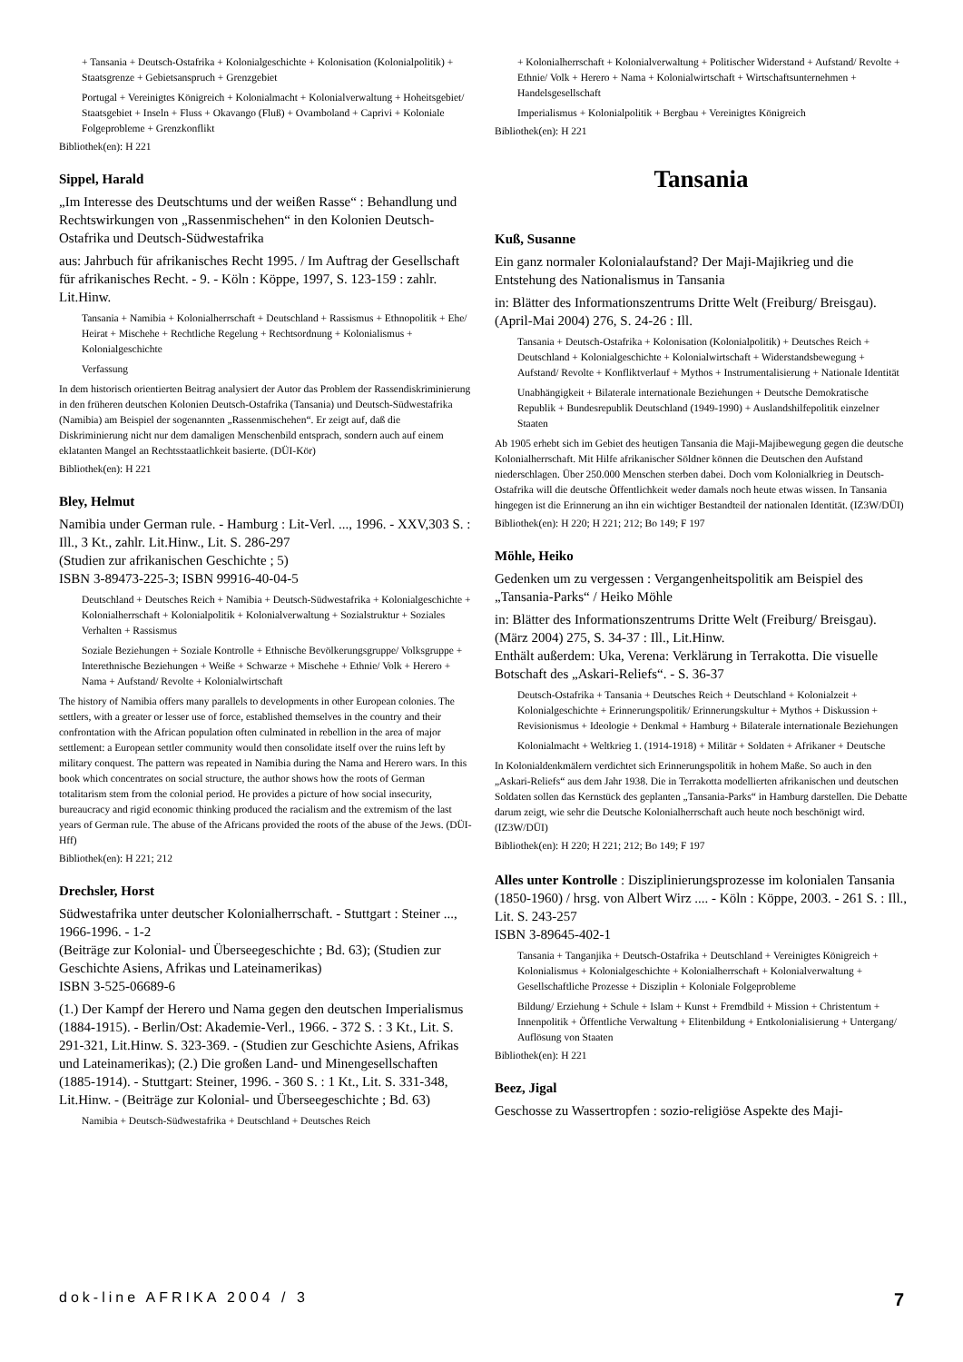+ Tansania + Deutsch-Ostafrika + Kolonialgeschichte + Kolonisation (Kolonialpolitik) + Staatsgrenze + Gebietsanspruch + Grenzgebiet
Portugal + Vereinigtes Königreich + Kolonialmacht + Kolonialverwaltung + Hoheitsgebiet/ Staatsgebiet + Inseln + Fluss + Okavango (Fluß) + Ovamboland + Caprivi + Koloniale Folgeprobleme + Grenzkonflikt
Bibliothek(en): H 221
Sippel, Harald
„Im Interesse des Deutschtums und der weißen Rasse“ : Behandlung und Rechtswirkungen von „Rassenmischehen“ in den Kolonien Deutsch-Ostafrika und Deutsch-Südwestafrika
aus: Jahrbuch für afrikanisches Recht 1995. / Im Auftrag der Gesellschaft für afrikanisches Recht. - 9. - Köln : Köppe, 1997, S. 123-159 : zahlr. Lit.Hinw.
Tansania + Namibia + Kolonialherrschaft + Deutschland + Rassismus + Ethnopolitik + Ehe/ Heirat + Mischehe + Rechtliche Regelung + Rechtsordnung + Kolonialismus + Kolonialgeschichte
Verfassung
In dem historisch orientierten Beitrag analysiert der Autor das Problem der Rassendiskriminierung in den früheren deutschen Kolonien Deutsch-Ostafrika (Tansania) und Deutsch-Südwestafrika (Namibia) am Beispiel der sogenannten „Rassenmischehen“. Er zeigt auf, daß die Diskriminierung nicht nur dem damaligen Menschenbild entsprach, sondern auch auf einem eklatanten Mangel an Rechtsstaatlichkeit basierte. (DÜI-Kör)
Bibliothek(en): H 221
Bley, Helmut
Namibia under German rule. - Hamburg : Lit-Verl. ..., 1996. - XXV,303 S. : Ill., 3 Kt., zahlr. Lit.Hinw., Lit. S. 286-297
(Studien zur afrikanischen Geschichte ; 5)
ISBN 3-89473-225-3; ISBN 99916-40-04-5
Deutschland + Deutsches Reich + Namibia + Deutsch-Südwestafrika + Kolonialgeschichte + Kolonialherrschaft + Kolonialpolitik + Kolonialverwaltung + Sozialstruktur + Soziales Verhalten + Rassismus
Soziale Beziehungen + Soziale Kontrolle + Ethnische Bevölkerungsgruppe/ Volksgruppe + Interethnische Beziehungen + Weiße + Schwarze + Mischehe + Ethnie/ Volk + Herero + Nama + Aufstand/ Revolte + Kolonialwirtschaft
The history of Namibia offers many parallels to developments in other European colonies. The settlers, with a greater or lesser use of force, established themselves in the country and their confrontation with the African population often culminated in rebellion in the area of major settlement: a European settler community would then consolidate itself over the ruins left by military conquest. The pattern was repeated in Namibia during the Nama and Herero wars. In this book which concentrates on social structure, the author shows how the roots of German totalitarism stem from the colonial period. He provides a picture of how social insecurity, bureaucracy and rigid economic thinking produced the racialism and the extremism of the last years of German rule. The abuse of the Africans provided the roots of the abuse of the Jews. (DÜI-Hff)
Bibliothek(en): H 221; 212
Drechsler, Horst
Südwestafrika unter deutscher Kolonialherrschaft. - Stuttgart : Steiner ..., 1966-1996. - 1-2
(Beiträge zur Kolonial- und Überseegeschichte ; Bd. 63); (Studien zur Geschichte Asiens, Afrikas und Lateinamerikas)
ISBN 3-525-06689-6
(1.) Der Kampf der Herero und Nama gegen den deutschen Imperialismus (1884-1915). - Berlin/Ost: Akademie-Verl., 1966. - 372 S. : 3 Kt., Lit. S. 291-321, Lit.Hinw. S. 323-369. - (Studien zur Geschichte Asiens, Afrikas und Lateinamerikas); (2.) Die großen Land- und Minengesellschaften (1885-1914). - Stuttgart: Steiner, 1996. - 360 S. : 1 Kt., Lit. S. 331-348, Lit.Hinw. - (Beiträge zur Kolonial- und Überseegeschichte ; Bd. 63)
Namibia + Deutsch-Südwestafrika + Deutschland + Deutsches Reich
+ Kolonialherrschaft + Kolonialverwaltung + Politischer Widerstand + Aufstand/ Revolte + Ethnie/ Volk + Herero + Nama + Kolonialwirtschaft + Wirtschaftsunternehmen + Handelsgesellschaft
Imperialismus + Kolonialpolitik + Bergbau + Vereinigtes Königreich
Bibliothek(en): H 221
Tansania
Kuß, Susanne
Ein ganz normaler Kolonialaufstand? Der Maji-Majikrieg und die Entstehung des Nationalismus in Tansania
in: Blätter des Informationszentrums Dritte Welt (Freiburg/ Breisgau). (April-Mai 2004) 276, S. 24-26 : Ill.
Tansania + Deutsch-Ostafrika + Kolonisation (Kolonialpolitik) + Deutsches Reich + Deutschland + Kolonialgeschichte + Kolonialwirtschaft + Widerstandsbewegung + Aufstand/ Revolte + Konfliktverlauf + Mythos + Instrumentalisierung + Nationale Identität
Unabhängigkeit + Bilaterale internationale Beziehungen + Deutsche Demokratische Republik + Bundesrepublik Deutschland (1949-1990) + Auslandshilfepolitik einzelner Staaten
Ab 1905 erhebt sich im Gebiet des heutigen Tansania die Maji-Majibewegung gegen die deutsche Kolonialherrschaft. Mit Hilfe afrikanischer Söldner können die Deutschen den Aufstand niederschlagen. Über 250.000 Menschen sterben dabei. Doch vom Kolonialkrieg in Deutsch-Ostafrika will die deutsche Öffentlichkeit weder damals noch heute etwas wissen. In Tansania hingegen ist die Erinnerung an ihn ein wichtiger Bestandteil der nationalen Identität. (IZ3W/DÜI)
Bibliothek(en): H 220; H 221; 212; Bo 149; F 197
Möhle, Heiko
Gedenken um zu vergessen : Vergangenheitspolitik am Beispiel des „Tansania-Parks“ / Heiko Möhle
in: Blätter des Informationszentrums Dritte Welt (Freiburg/ Breisgau). (März 2004) 275, S. 34-37 : Ill., Lit.Hinw.
Enthält außerdem: Uka, Verena: Verklärung in Terrakotta. Die visuelle Botschaft des „Askari-Reliefs“. - S. 36-37
Deutsch-Ostafrika + Tansania + Deutsches Reich + Deutschland + Kolonialzeit + Kolonialgeschichte + Erinnerungspolitik/ Erinnerungskultur + Mythos + Diskussion + Revisionismus + Ideologie + Denkmal + Hamburg + Bilaterale internationale Beziehungen
Kolonialmacht + Weltkrieg 1. (1914-1918) + Militär + Soldaten + Afrikaner + Deutsche
In Kolonialdenkmälern verdichtet sich Erinnerungspolitik in hohem Maße. So auch in den „Askari-Reliefs“ aus dem Jahr 1938. Die in Terrakotta modellierten afrikanischen und deutschen Soldaten sollen das Kernstück des geplanten „Tansania-Parks“ in Hamburg darstellen. Die Debatte darum zeigt, wie sehr die Deutsche Kolonialherrschaft auch heute noch beschönigt wird. (IZ3W/DÜI)
Bibliothek(en): H 220; H 221; 212; Bo 149; F 197
Alles unter Kontrolle : Disziplinierungsprozesse im kolonialen Tansania (1850-1960) / hrsg. von Albert Wirz .... - Köln : Köppe, 2003. - 261 S. : Ill., Lit. S. 243-257
ISBN 3-89645-402-1
Tansania + Tanganjika + Deutsch-Ostafrika + Deutschland + Vereinigtes Königreich + Kolonialismus + Kolonialgeschichte + Kolonialherrschaft + Kolonialverwaltung + Gesellschaftliche Prozesse + Disziplin + Koloniale Folgeprobleme
Bildung/ Erziehung + Schule + Islam + Kunst + Fremdbild + Mission + Christentum + Innenpolitik + Öffentliche Verwaltung + Elitenbildung + Entkolonialisierung + Untergang/ Auflösung von Staaten
Bibliothek(en): H 221
Beez, Jigal
Geschosse zu Wassertropfen : sozio-religiöse Aspekte des Maji-
dok-line AFRIKA 2004 / 3 7